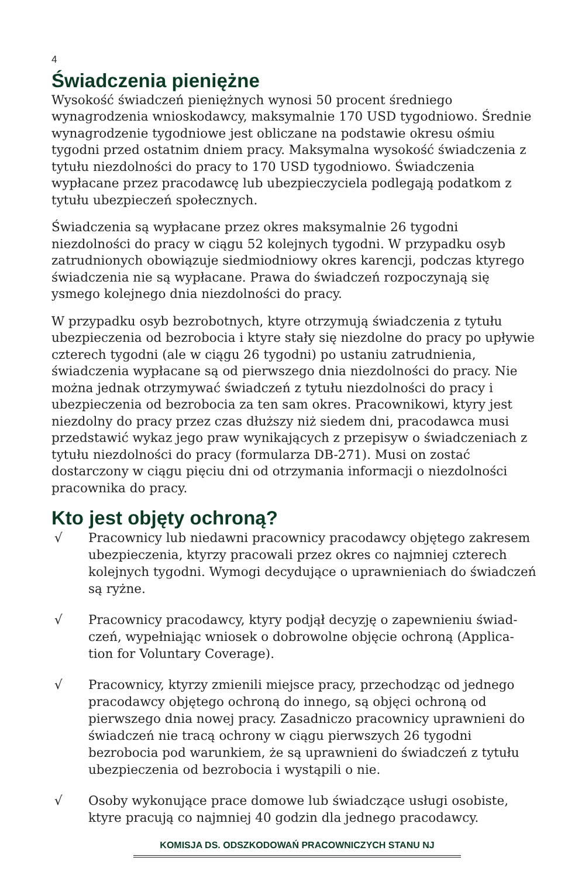4
Świadczenia pieniężne
Wysokość świadczeń pieniężnych wynosi 50 procent średniego wynagrodzenia wnioskodawcy, maksymalnie 170 USD tygodniowo. Średnie wynagrodzenie tygodniowe jest obliczane na podstawie okresu ośmiu tygodni przed ostatnim dniem pracy. Maksymalna wysokość świadczenia z tytułu niezdolności do pracy to 170 USD tygodniowo. Świadczenia wypłacane przez pracodawcę lub ubezpieczyciela podlegają podatkom z tytułu ubezpieczeń społecznych.
Świadczenia są wypłacane przez okres maksymalnie 26 tygodni niezdolności do pracy w ciągu 52 kolejnych tygodni. W przypadku osyb zatrudnionych obowiązuje siedmiodniowy okres karencji, podczas ktyrego świadczenia nie są wypłacane. Prawa do świadczeń rozpoczynają się ysmego kolejnego dnia niezdolności do pracy.
W przypadku osyb bezrobotnych, ktyre otrzymują świadczenia z tytułu ubezpieczenia od bezrobocia i ktyre stały się niezdolne do pracy po upływie czterech tygodni (ale w ciągu 26 tygodni) po ustaniu zatrudnienia, świadczenia wypłacane są od pierwszego dnia niezdolności do pracy. Nie można jednak otrzymywać świadczeń z tytułu niezdolności do pracy i ubezpieczenia od bezrobocia za ten sam okres. Pracownikowi, ktyry jest niezdolny do pracy przez czas dłuższy niż siedem dni, pracodawca musi przedstawić wykaz jego praw wynikających z przepisyw o świadczeniach z tytułu niezdolności do pracy (formularza DB-271). Musi on zostać dostarczony w ciągu pięciu dni od otrzymania informacji o niezdolności pracownika do pracy.
Kto jest objęty ochroną?
√ Pracownicy lub niedawni pracownicy pracodawcy objętego zakresem ubezpieczenia, ktyrzy pracowali przez okres co najmniej czterech kolejnych tygodni. Wymogi decydujące o uprawnieniach do świadczeń są ryżne.
√ Pracownicy pracodawcy, ktyry podjął decyzję o zapewnieniu świad-czeń, wypełniając wniosek o dobrowolne objęcie ochroną (Applica-tion for Voluntary Coverage).
√ Pracownicy, ktyrzy zmienili miejsce pracy, przechodząc od jednego pracodawcy objętego ochroną do innego, są objęci ochroną od pierwszego dnia nowej pracy. Zasadniczo pracownicy uprawnieni do świadczeń nie tracą ochrony w ciągu pierwszych 26 tygodni bezrobocia pod warunkiem, że są uprawnieni do świadczeń z tytułu ubezpieczenia od bezrobocia i wystąpili o nie.
√ Osoby wykonujące prace domowe lub świadczące usługi osobiste, ktyre pracują co najmniej 40 godzin dla jednego pracodawcy.
KOMISJA DS. ODSZKODOWAŃ PRACOWNICZYCH STANU NJ